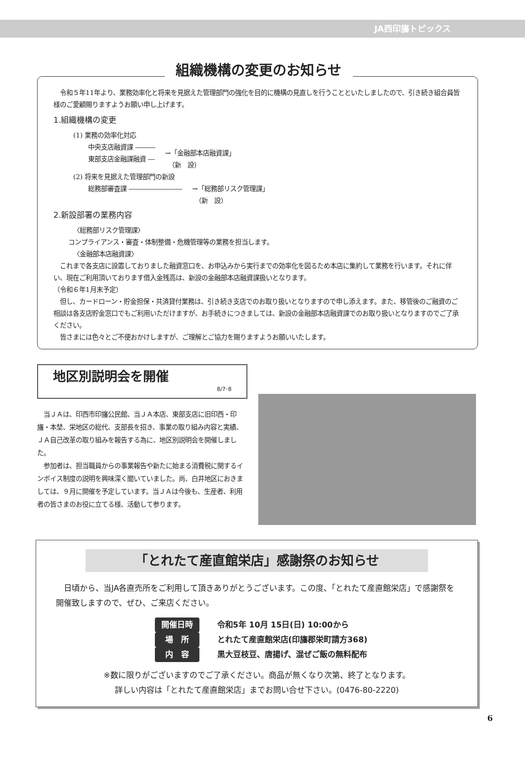JA西印旛トピックス
組織機構の変更のお知らせ
　令和５年11年より、業務効率化と将来を見据えた管理部門の強化を目的に機構の見直しを行うことといたしましたので、引き続き組合員皆様のご愛顧賜りますようお願い申し上げます。
1.組織機構の変更
(1) 業務の効率化対応
中央支店融資課 ―――
東部支店金融課融資 ―
→「金融部本店融資課」
　（新　設）
(2) 将来を見据えた管理部門の新設
総務部審査課 ―――――――― →「総務部リスク管理課」
　（新　設）
2.新設部署の業務内容
〈総務部リスク管理課〉
コンプライアンス・審査・体制整備・危機管理等の業務を担当します。
〈金融部本店融資課〉
　これまで各支店に設置しておりました融資窓口を、お申込みから実行までの効率化を図るため本店に集約して業務を行います。それに伴い、現在ご利用頂いております借入金残高は、新設の金融部本店融資課扱いとなります。
（令和６年1月末予定）
　但し、カードローン・貯金担保・共済貸付業務は、引き続き支店でのお取り扱いとなりますので申し添えます。また、移管後のご融資のご相談は各支店貯金窓口でもご利用いただけますが、お手続きにつきましては、新設の金融部本店融資課でのお取り扱いとなりますのでご了承ください。
　皆さまには色々とご不便おかけしますが、ご理解とご協力を賜りますようお願いいたします。
地区別説明会を開催
8/7･8
　当ＪＡは、印西市印旛公民館、当ＪＡ本店、東部支店に旧印西・印旛・本埜、栄地区の総代、支部長を招き、事業の取り組み内容と実績、ＪＡ自己改革の取り組みを報告する為に、地区別説明会を開催しました。
　参加者は、担当職員からの事業報告や新たに始まる消費税に関するインボイス制度の説明を興味深く聞いていました。尚、白井地区におきましては、９月に開催を予定しています。当ＪＡは今後も、生産者、利用者の皆さまのお役に立てる様、活動して参ります。
「とれたて産直館栄店」感謝祭のお知らせ
　日頃から、当JA各直売所をご利用して頂きありがとうございます。この度、「とれたて産直館栄店」で感謝祭を開催致しますので、ぜひ、ご来店ください。
開催日時 令和5年 10月 15日(日) 10:00から
場　所 とれたて産直館栄店(印旛郡栄町請方368)
内　容 黒大豆枝豆、唐揚げ、混ぜご飯の無料配布
※数に限りがございますのでご了承ください。商品が無くなり次第、終了となります。
詳しい内容は「とれたて産直館栄店」までお問い合せ下さい。(0476-80-2220)
6